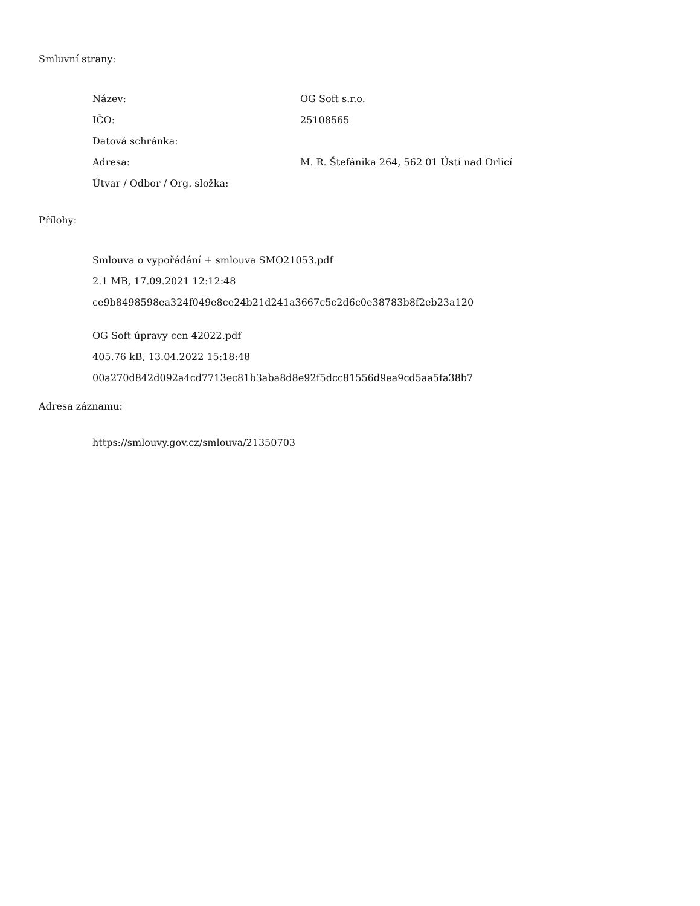Smluvní strany:
| Název: | OG Soft s.r.o. |
| IČO: | 25108565 |
| Datová schránka: | |
| Adresa: | M. R. Štefánika 264, 562 01 Ústí nad Orlicí |
| Útvar / Odbor / Org. složka: | |
Přílohy:
Smlouva o vypořádání + smlouva SMO21053.pdf
2.1 MB, 17.09.2021 12:12:48
ce9b8498598ea324f049e8ce24b21d241a3667c5c2d6c0e38783b8f2eb23a120
OG Soft úpravy cen 42022.pdf
405.76 kB, 13.04.2022 15:18:48
00a270d842d092a4cd7713ec81b3aba8d8e92f5dcc81556d9ea9cd5aa5fa38b7
Adresa záznamu:
https://smlouvy.gov.cz/smlouva/21350703